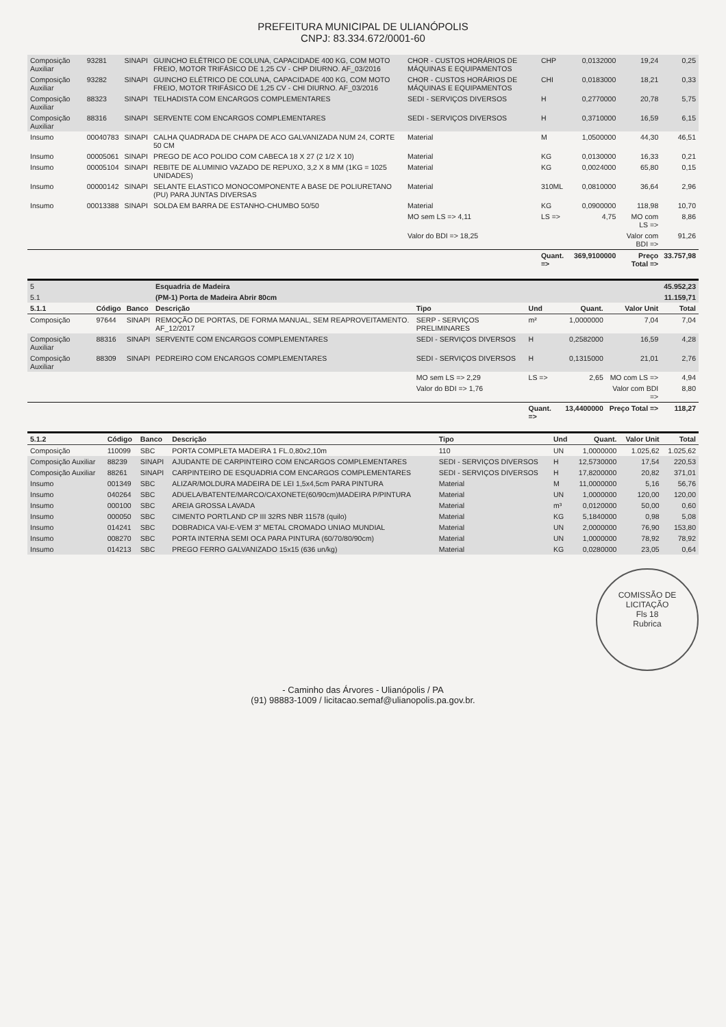PREFEITURA MUNICIPAL DE ULIANÓPOLIS
CNPJ: 83.334.672/0001-60
| Composição Auxiliar | 93281 | SINAPI | GUINCHO ELÉTRICO DE COLUNA, CAPACIDADE 400 KG, COM MOTO FREIO, MOTOR TRIFÁSICO DE 1,25 CV - CHP DIURNO. AF_03/2016 | CHOR - CUSTOS HORÁRIOS DE MÁQUINAS E EQUIPAMENTOS | CHP | 0,0132000 | 19,24 | 0,25 |
| Composição Auxiliar | 93282 | SINAPI | GUINCHO ELÉTRICO DE COLUNA, CAPACIDADE 400 KG, COM MOTO FREIO, MOTOR TRIFÁSICO DE 1,25 CV - CHI DIURNO. AF_03/2016 | CHOR - CUSTOS HORÁRIOS DE MÁQUINAS E EQUIPAMENTOS | CHI | 0,0183000 | 18,21 | 0,33 |
| Composição Auxiliar | 88323 | SINAPI | TELHADISTA COM ENCARGOS COMPLEMENTARES | SEDI - SERVIÇOS DIVERSOS | H | 0,2770000 | 20,78 | 5,75 |
| Composição Auxiliar | 88316 | SINAPI | SERVENTE COM ENCARGOS COMPLEMENTARES | SEDI - SERVIÇOS DIVERSOS | H | 0,3710000 | 16,59 | 6,15 |
| Insumo | 00040783 | SINAPI | CALHA QUADRADA DE CHAPA DE ACO GALVANIZADA NUM 24, CORTE 50 CM | Material | M | 1,0500000 | 44,30 | 46,51 |
| Insumo | 00005061 | SINAPI | PREGO DE ACO POLIDO COM CABECA 18 X 27 (2 1/2 X 10) | Material | KG | 0,0130000 | 16,33 | 0,21 |
| Insumo | 00005104 | SINAPI | REBITE DE ALUMINIO VAZADO DE REPUXO, 3,2 X 8 MM (1KG = 1025 UNIDADES) | Material | KG | 0,0024000 | 65,80 | 0,15 |
| Insumo | 00000142 | SINAPI | SELANTE ELASTICO MONOCOMPONENTE A BASE DE POLIURETANO (PU) PARA JUNTAS DIVERSAS | Material | 310ML | 0,0810000 | 36,64 | 2,96 |
| Insumo | 00013388 | SINAPI | SOLDA EM BARRA DE ESTANHO-CHUMBO 50/50 | Material | KG | 0,0900000 | 118,98 | 10,70 |
| | | | | MO sem LS => 4,11 | LS => | 4,75 | MO com LS => | 8,86 |
| | | | | Valor do BDI => 18,25 | | | Valor com BDI => | 91,26 |
| | | | | | Quant. => | 369,9100000 | Preço Total => | 33.757,98 |
| 5 | | | Esquadria de Madeira | | | | | 45.952,23 |
| 5.1 | | | (PM-1) Porta de Madeira Abrir 80cm | | | | | 11.159,71 |
| 5.1.1 | Código | Banco | Descrição | Tipo | Und | Quant. | Valor Unit | Total |
| Composição | 97644 | SINAPI | REMOÇÃO DE PORTAS, DE FORMA MANUAL, SEM REAPROVEITAMENTO. AF_12/2017 | SERP - SERVIÇOS PRELIMINARES | m² | 1,0000000 | 7,04 | 7,04 |
| Composição Auxiliar | 88316 | SINAPI | SERVENTE COM ENCARGOS COMPLEMENTARES | SEDI - SERVIÇOS DIVERSOS | H | 0,2582000 | 16,59 | 4,28 |
| Composição Auxiliar | 88309 | SINAPI | PEDREIRO COM ENCARGOS COMPLEMENTARES | SEDI - SERVIÇOS DIVERSOS | H | 0,1315000 | 21,01 | 2,76 |
| | | | | MO sem LS => 2,29 | LS => | 2,65 | MO com LS => | 4,94 |
| | | | | Valor do BDI => 1,76 | | | Valor com BDI => | 8,80 |
| | | | | | Quant. => | 13,4400000 | Preço Total => | 118,27 |
| 5.1.2 | Código | Banco | Descrição | Tipo | Und | Quant. | Valor Unit | Total |
| --- | --- | --- | --- | --- | --- | --- | --- | --- |
| Composição | 110099 | SBC | PORTA COMPLETA MADEIRA 1 FL.0,80x2,10m | 110 | UN | 1,0000000 | 1.025,62 | 1.025,62 |
| Composição Auxiliar | 88239 | SINAPI | AJUDANTE DE CARPINTEIRO COM ENCARGOS COMPLEMENTARES | SEDI - SERVIÇOS DIVERSOS | H | 12,5730000 | 17,54 | 220,53 |
| Composição Auxiliar | 88261 | SINAPI | CARPINTEIRO DE ESQUADRIA COM ENCARGOS COMPLEMENTARES | SEDI - SERVIÇOS DIVERSOS | H | 17,8200000 | 20,82 | 371,01 |
| Insumo | 001349 | SBC | ALIZAR/MOLDURA MADEIRA DE LEI 1,5x4,5cm PARA PINTURA | Material | M | 11,0000000 | 5,16 | 56,76 |
| Insumo | 040264 | SBC | ADUELA/BATENTE/MARCO/CAXONETE(60/90cm)MADEIRA P/PINTURA | Material | UN | 1,0000000 | 120,00 | 120,00 |
| Insumo | 000100 | SBC | AREIA GROSSA LAVADA | Material | m³ | 0,0120000 | 50,00 | 0,60 |
| Insumo | 000050 | SBC | CIMENTO PORTLAND CP III 32RS NBR 11578 (quilo) | Material | KG | 5,1840000 | 0,98 | 5,08 |
| Insumo | 014241 | SBC | DOBRADICA VAI-E-VEM 3" METAL CROMADO UNIAO MUNDIAL | Material | UN | 2,0000000 | 76,90 | 153,80 |
| Insumo | 008270 | SBC | PORTA INTERNA SEMI OCA PARA PINTURA (60/70/80/90cm) | Material | UN | 1,0000000 | 78,92 | 78,92 |
| Insumo | 014213 | SBC | PREGO FERRO GALVANIZADO 15x15 (636 un/kg) | Material | KG | 0,0280000 | 23,05 | 0,64 |
COMISSÃO DE LICITAÇÃO
Fls 18
Rubrica
- Caminho das Árvores - Ulianópolis / PA
(91) 98883-1009 / licitacao.semaf@ulianopolis.pa.gov.br.